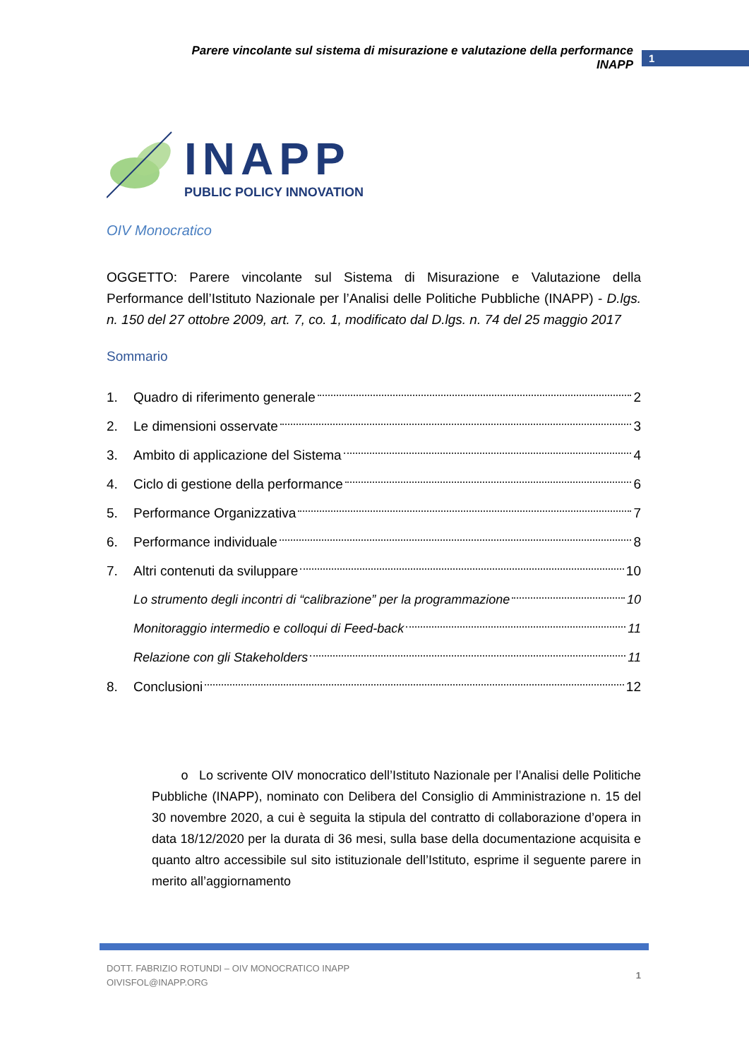Parere vincolante sul sistema di misurazione e valutazione della performance INAPP 1
INAPP
PUBLIC POLICY INNOVATION
OIV Monocratico
OGGETTO: Parere vincolante sul Sistema di Misurazione e Valutazione della Performance dell’Istituto Nazionale per l’Analisi delle Politiche Pubbliche (INAPP) - D.lgs. n. 150 del 27 ottobre 2009, art. 7, co. 1, modificato dal D.lgs. n. 74 del 25 maggio 2017
Sommario
1. Quadro di riferimento generale 2
2. Le dimensioni osservate 3
3. Ambito di applicazione del Sistema 4
4. Ciclo di gestione della performance 6
5. Performance Organizzativa 7
6. Performance individuale 8
7. Altri contenuti da sviluppare 10
Lo strumento degli incontri di “calibrazione” per la programmazione 10
Monitoraggio intermedio e colloqui di Feed-back 11
Relazione con gli Stakeholders 11
8. Conclusioni 12
o Lo scrivente OIV monocratico dell’Istituto Nazionale per l’Analisi delle Politiche Pubbliche (INAPP), nominato con Delibera del Consiglio di Amministrazione n. 15 del 30 novembre 2020, a cui è seguita la stipula del contratto di collaborazione d’opera in data 18/12/2020 per la durata di 36 mesi, sulla base della documentazione acquisita e quanto altro accessibile sul sito istituzionale dell’Istituto, esprime il seguente parere in merito all’aggiornamento
DOTT. FABRIZIO ROTUNDI – OIV MONOCRATICO INAPP
OIVISFOL@INAPP.ORG
1